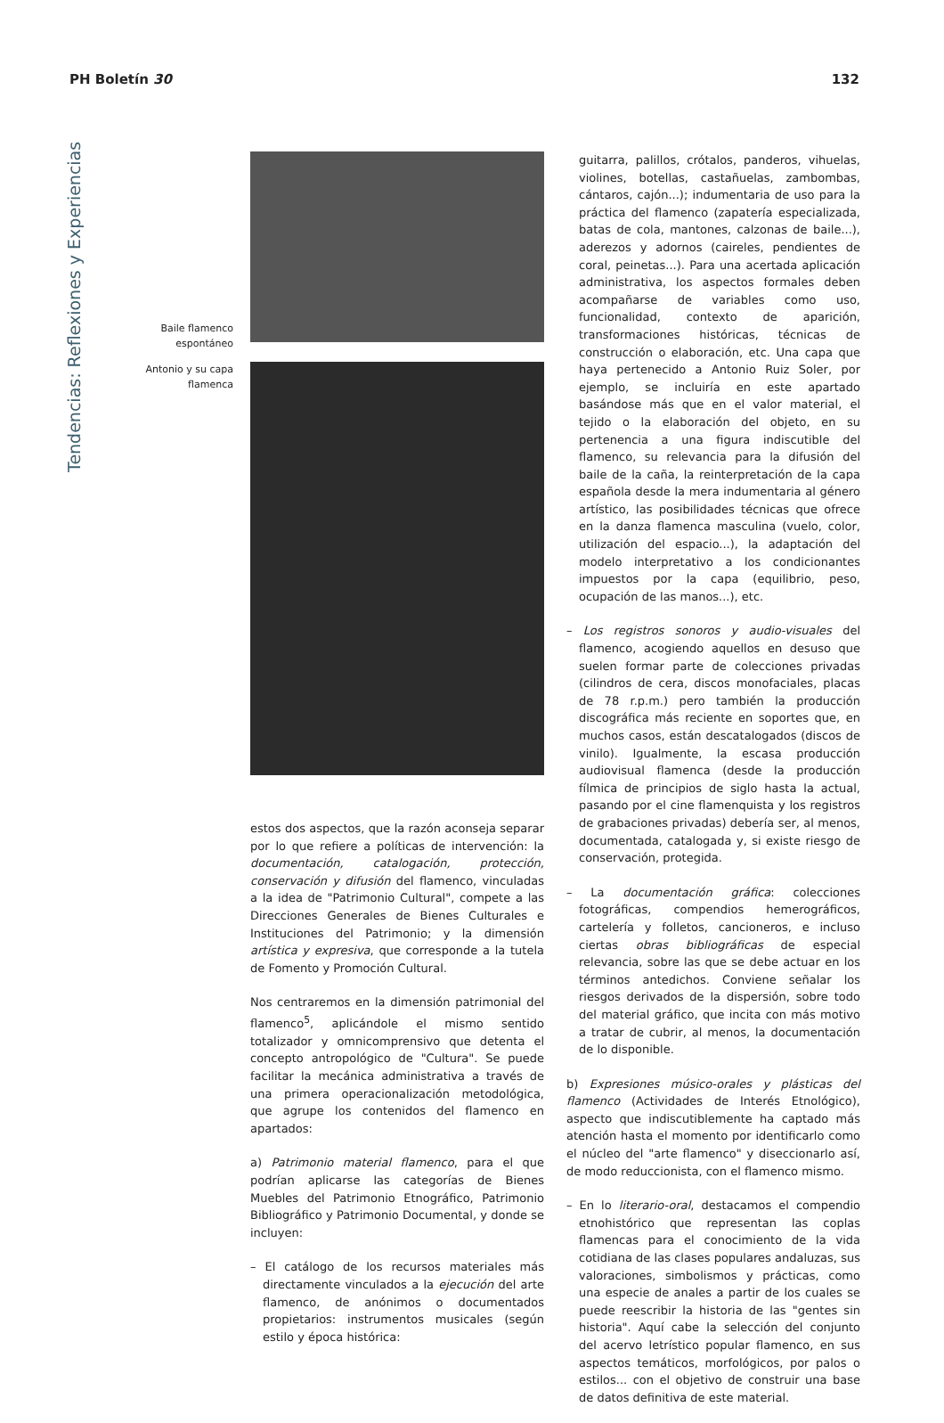PH Boletín 30 132
Tendencias: Reflexiones y Experiencias
Baile flamenco espontáneo
Antonio y su capa flamenca
estos dos aspectos, que la razón aconseja separar por lo que refiere a políticas de intervención: la documentación, catalogación, protección, conservación y difusión del flamenco, vinculadas a la idea de "Patrimonio Cultural", compete a las Direcciones Generales de Bienes Culturales e Instituciones del Patrimonio; y la dimensión artística y expresiva, que corresponde a la tutela de Fomento y Promoción Cultural.
Nos centraremos en la dimensión patrimonial del flamenco<sup>5</sup>, aplicándole el mismo sentido totalizador y omnicomprensivo que detenta el concepto antropológico de "Cultura". Se puede facilitar la mecánica administrativa a través de una primera operacionalización metodológica, que agrupe los contenidos del flamenco en apartados:
a) Patrimonio material flamenco, para el que podrían aplicarse las categorías de Bienes Muebles del Patrimonio Etnográfico, Patrimonio Bibliográfico y Patrimonio Documental, y donde se incluyen:
– El catálogo de los recursos materiales más directamente vinculados a la ejecución del arte flamenco, de anónimos o documentados propietarios: instrumentos musicales (según estilo y época histórica:
guitarra, palillos, crótalos, panderos, vihuelas, violines, botellas, castañuelas, zambombas, cántaros, cajón...); indumentaria de uso para la práctica del flamenco (zapatería especializada, batas de cola, mantones, calzonas de baile...), aderezos y adornos (caireles, pendientes de coral, peinetas...). Para una acertada aplicación administrativa, los aspectos formales deben acompañarse de variables como uso, funcionalidad, contexto de aparición, transformaciones históricas, técnicas de construcción o elaboración, etc. Una capa que haya pertenecido a Antonio Ruiz Soler, por ejemplo, se incluiría en este apartado basándose más que en el valor material, el tejido o la elaboración del objeto, en su pertenencia a una figura indiscutible del flamenco, su relevancia para la difusión del baile de la caña, la reinterpretación de la capa española desde la mera indumentaria al género artístico, las posibilidades técnicas que ofrece en la danza flamenca masculina (vuelo, color, utilización del espacio...), la adaptación del modelo interpretativo a los condicionantes impuestos por la capa (equilibrio, peso, ocupación de las manos...), etc.
– Los registros sonoros y audio-visuales del flamenco, acogiendo aquellos en desuso que suelen formar parte de colecciones privadas (cilindros de cera, discos monofaciales, placas de 78 r.p.m.) pero también la producción discográfica más reciente en soportes que, en muchos casos, están descatalogados (discos de vinilo). Igualmente, la escasa producción audiovisual flamenca (desde la producción fílmica de principios de siglo hasta la actual, pasando por el cine flamenquista y los registros de grabaciones privadas) debería ser, al menos, documentada, catalogada y, si existe riesgo de conservación, protegida.
– La documentación gráfica: colecciones fotográficas, compendios hemerográficos, cartelería y folletos, cancioneros, e incluso ciertas obras bibliográficas de especial relevancia, sobre las que se debe actuar en los términos antedichos. Conviene señalar los riesgos derivados de la dispersión, sobre todo del material gráfico, que incita con más motivo a tratar de cubrir, al menos, la documentación de lo disponible.
b) Expresiones músico-orales y plásticas del flamenco (Actividades de Interés Etnológico), aspecto que indiscutiblemente ha captado más atención hasta el momento por identificarlo como el núcleo del "arte flamenco" y diseccionarlo así, de modo reduccionista, con el flamenco mismo.
– En lo literario-oral, destacamos el compendio etnohistórico que representan las coplas flamencas para el conocimiento de la vida cotidiana de las clases populares andaluzas, sus valoraciones, simbolismos y prácticas, como una especie de anales a partir de los cuales se puede reescribir la historia de las "gentes sin historia". Aquí cabe la selección del conjunto del acervo letrístico popular flamenco, en sus aspectos temáticos, morfológicos, por palos o estilos... con el objetivo de construir una base de datos definitiva de este material.